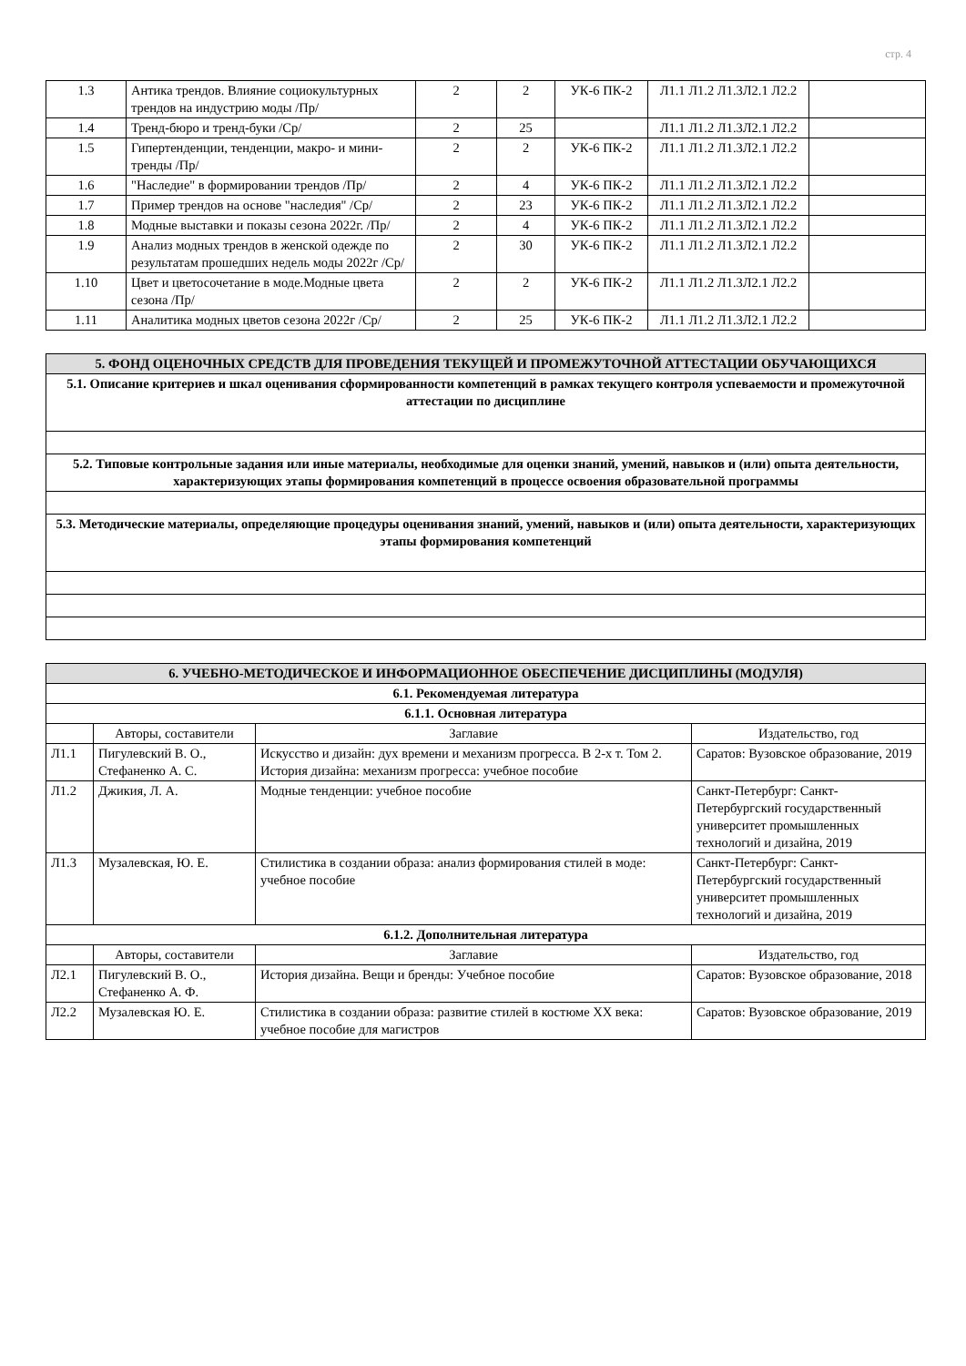стр. 4
| 1.3 | Антика трендов. Влияние социокультурных трендов на индустрию моды /Пр/ | 2 | 2 | УК-6 ПК-2 | Л1.1 Л1.2 Л1.3Л2.1 Л2.2 | |
| 1.4 | Тренд-бюро и тренд-буки /Ср/ | 2 | 25 | | Л1.1 Л1.2 Л1.3Л2.1 Л2.2 | |
| 1.5 | Гипертенденции, тенденции, макро- и мини-тренды /Пр/ | 2 | 2 | УК-6 ПК-2 | Л1.1 Л1.2 Л1.3Л2.1 Л2.2 | |
| 1.6 | "Наследие" в формировании трендов /Пр/ | 2 | 4 | УК-6 ПК-2 | Л1.1 Л1.2 Л1.3Л2.1 Л2.2 | |
| 1.7 | Пример трендов на основе "наследия" /Ср/ | 2 | 23 | УК-6 ПК-2 | Л1.1 Л1.2 Л1.3Л2.1 Л2.2 | |
| 1.8 | Модные выставки и показы сезона 2022г. /Пр/ | 2 | 4 | УК-6 ПК-2 | Л1.1 Л1.2 Л1.3Л2.1 Л2.2 | |
| 1.9 | Анализ модных трендов в женской одежде по результатам прошедших недель моды 2022г /Ср/ | 2 | 30 | УК-6 ПК-2 | Л1.1 Л1.2 Л1.3Л2.1 Л2.2 | |
| 1.10 | Цвет и цветосочетание в моде.Модные цвета сезона /Пр/ | 2 | 2 | УК-6 ПК-2 | Л1.1 Л1.2 Л1.3Л2.1 Л2.2 | |
| 1.11 | Аналитика модных цветов сезона 2022г /Ср/ | 2 | 25 | УК-6 ПК-2 | Л1.1 Л1.2 Л1.3Л2.1 Л2.2 | |
| 5. ФОНД ОЦЕНОЧНЫХ СРЕДСТВ ДЛЯ ПРОВЕДЕНИЯ ТЕКУЩЕЙ И ПРОМЕЖУТОЧНОЙ АТТЕСТАЦИИ ОБУЧАЮЩИХСЯ |
| 5.1. Описание критериев и шкал оценивания сформированности компетенций в рамках текущего контроля успеваемости и промежуточной аттестации по дисциплине |
| 5.2. Типовые контрольные задания или иные материалы, необходимые для оценки знаний, умений, навыков и (или) опыта деятельности, характеризующих этапы формирования компетенций в процессе освоения образовательной программы |
| 5.3. Методические материалы, определяющие процедуры оценивания знаний, умений, навыков и (или) опыта деятельности, характеризующих этапы формирования компетенций |
| 6. УЧЕБНО-МЕТОДИЧЕСКОЕ И ИНФОРМАЦИОННОЕ ОБЕСПЕЧЕНИЕ ДИСЦИПЛИНЫ (МОДУЛЯ) | | | |
| 6.1. Рекомендуемая литература | | | |
| 6.1.1. Основная литература | | | |
| | Авторы, составители | Заглавие | Издательство, год |
| Л1.1 | Пигулевский В. О., Стефаненко А. С. | Искусство и дизайн: дух времени и механизм прогресса. В 2-х т. Том 2. История дизайна: механизм прогресса: учебное пособие | Саратов: Вузовское образование, 2019 |
| Л1.2 | Джикия, Л. А. | Модные тенденции: учебное пособие | Санкт-Петербург: Санкт-Петербургский государственный университет промышленных технологий и дизайна, 2019 |
| Л1.3 | Музалевская, Ю. Е. | Стилистика в создании образа: анализ формирования стилей в моде: учебное пособие | Санкт-Петербург: Санкт-Петербургский государственный университет промышленных технологий и дизайна, 2019 |
| 6.1.2. Дополнительная литература | | | |
| | Авторы, составители | Заглавие | Издательство, год |
| Л2.1 | Пигулевский В. О., Стефаненко А. Ф. | История дизайна. Вещи и бренды: Учебное пособие | Саратов: Вузовское образование, 2018 |
| Л2.2 | Музалевская Ю. Е. | Стилистика в создании образа: развитие стилей в костюме XX века: учебное пособие для магистров | Саратов: Вузовское образование, 2019 |